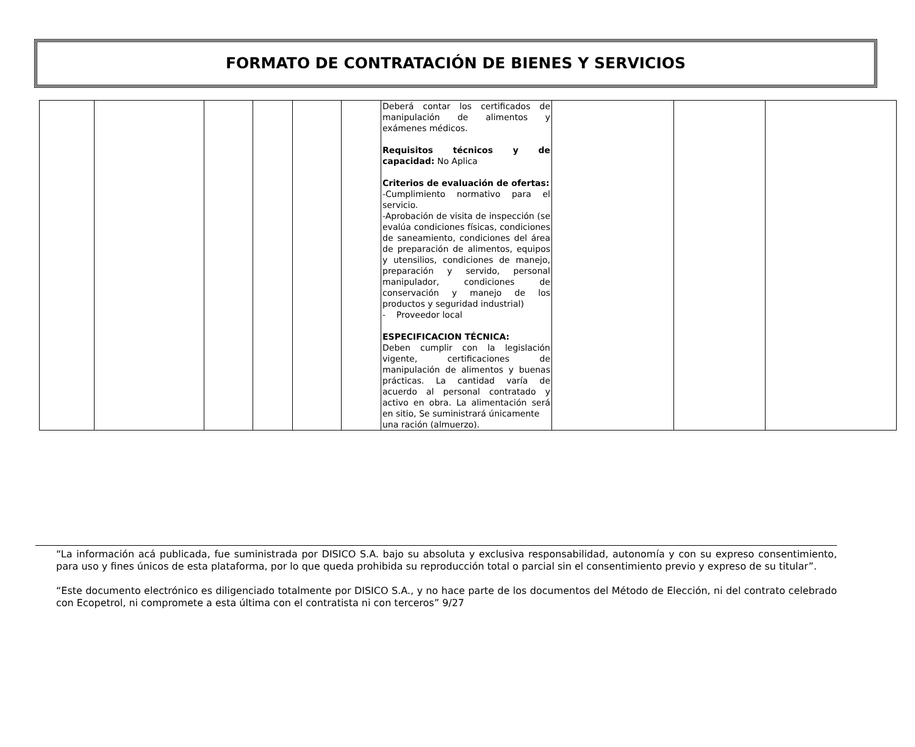FORMATO DE CONTRATACIÓN DE BIENES Y SERVICIOS
| | | | | | | Deberá contar los certificados de manipulación de alimentos y exámenes médicos. Requisitos técnicos y de capacidad: No Aplica Criterios de evaluación de ofertas: -Cumplimiento normativo para el servicio. -Aprobación de visita de inspección (se evalúa condiciones físicas, condiciones de saneamiento, condiciones del área de preparación de alimentos, equipos y utensilios, condiciones de manejo, preparación y servido, personal manipulador, condiciones de conservación y manejo de los productos y seguridad industrial) - Proveedor local ESPECIFICACION TÉCNICA: Deben cumplir con la legislación vigente, certificaciones de manipulación de alimentos y buenas prácticas. La cantidad varía de acuerdo al personal contratado y activo en obra. La alimentación será en sitio, Se suministrará únicamente una ración (almuerzo). | | | |
“La información acá publicada, fue suministrada por DISICO S.A. bajo su absoluta y exclusiva responsabilidad, autonomía y con su expreso consentimiento, para uso y fines únicos de esta plataforma, por lo que queda prohibida su reproducción total o parcial sin el consentimiento previo y expreso de su titular”.
“Este documento electrónico es diligenciado totalmente por DISICO S.A., y no hace parte de los documentos del Método de Elección, ni del contrato celebrado con Ecopetrol, ni compromete a esta última con el contratista ni con terceros” 9/27